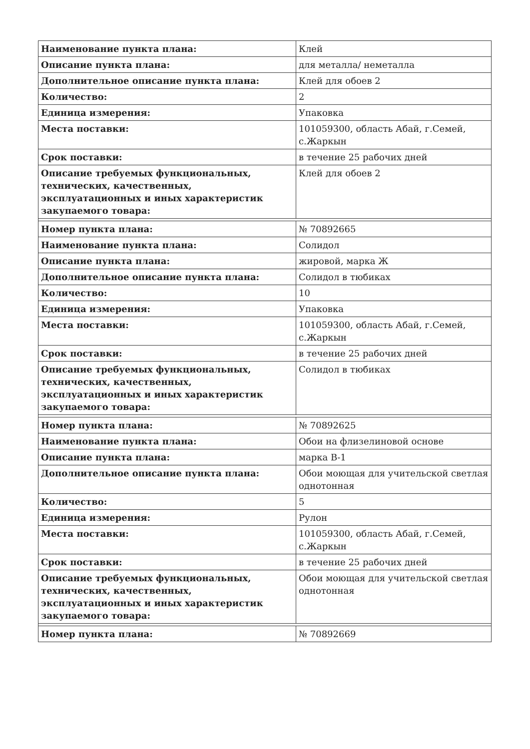| Наименование пункта плана: | Клей |
| Описание пункта плана: | для металла/ неметалла |
| Дополнительное описание пункта плана: | Клей для обоев 2 |
| Количество: | 2 |
| Единица измерения: | Упаковка |
| Места поставки: | 101059300, область Абай, г.Семей, с.Жаркын |
| Срок поставки: | в течение 25 рабочих дней |
| Описание требуемых функциональных, технических, качественных, эксплуатационных и иных характеристик закупаемого товара: | Клей для обоев 2 |
| Номер пункта плана: | № 70892665 |
| Наименование пункта плана: | Солидол |
| Описание пункта плана: | жировой, марка Ж |
| Дополнительное описание пункта плана: | Солидол в тюбиках |
| Количество: | 10 |
| Единица измерения: | Упаковка |
| Места поставки: | 101059300, область Абай, г.Семей, с.Жаркын |
| Срок поставки: | в течение 25 рабочих дней |
| Описание требуемых функциональных, технических, качественных, эксплуатационных и иных характеристик закупаемого товара: | Солидол в тюбиках |
| Номер пункта плана: | № 70892625 |
| Наименование пункта плана: | Обои на флизелиновой основе |
| Описание пункта плана: | марка В-1 |
| Дополнительное описание пункта плана: | Обои моющая для учительской светлая однотонная |
| Количество: | 5 |
| Единица измерения: | Рулон |
| Места поставки: | 101059300, область Абай, г.Семей, с.Жаркын |
| Срок поставки: | в течение 25 рабочих дней |
| Описание требуемых функциональных, технических, качественных, эксплуатационных и иных характеристик закупаемого товара: | Обои моющая для учительской светлая однотонная |
| Номер пункта плана: | № 70892669 |